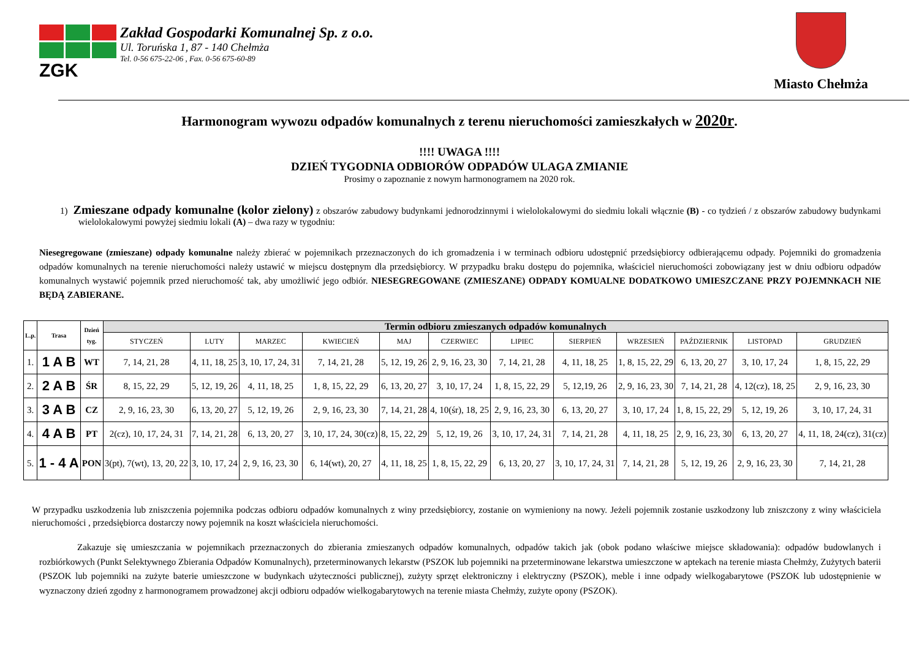ZGK
Zakład Gospodarki Komunalnej Sp. z o.o.
Ul. Toruńska 1, 87 - 140 Chełmża
Tel. 0-56 675-22-06 , Fax. 0-56 675-60-89
Miasto Chełmża
Harmonogram wywozu odpadów komunalnych z terenu nieruchomości zamieszkałych w 2020r.
!!!! UWAGA !!!!
DZIEŃ TYGODNIA ODBIORÓW ODPADÓW ULAGA ZMIANIE
Prosimy o zapoznanie z nowym harmonogramem na 2020 rok.
1) Zmieszane odpady komunalne (kolor zielony) z obszarów zabudowy budynkami jednorodzinnymi i wielolokalowymi do siedmiu lokali włącznie (B) - co tydzień / z obszarów zabudowy budynkami wielolokalowymi powyżej siedmiu lokali (A) – dwa razy w tygodniu:
Niesegregowane (zmieszane) odpady komunalne należy zbierać w pojemnikach przeznaczonych do ich gromadzenia i w terminach odbioru udostępnić przedsiębiorcy odbierającemu odpady. Pojemniki do gromadzenia odpadów komunalnych na terenie nieruchomości należy ustawić w miejscu dostępnym dla przedsiębiorcy. W przypadku braku dostępu do pojemnika, właściciel nieruchomości zobowiązany jest w dniu odbioru odpadów komunalnych wystawić pojemnik przed nieruchomość tak, aby umożliwić jego odbiór. NIESEGREGOWANE (ZMIESZANE) ODPADY KOMUALNE DODATKOWO UMIESZCZANE PRZY POJEMNKACH NIE BĘDĄ ZABIERANE.
| L.p. | Trasa | Dzień tyg. | Termin odbioru zmieszanych odpadów komunalnych | | | | | | | | | | | |
| --- | --- | --- | --- | --- | --- | --- | --- | --- | --- | --- | --- | --- | --- | --- |
| | | | STYCZEŃ | LUTY | MARZEC | KWIECIEŃ | MAJ | CZERWIEC | LIPIEC | SIERPIEŃ | WRZESIEŃ | PAŹDZIERNIK | LISTOPAD | GRUDZIEŃ |
| 1. | 1 A B | WT | 7, 14, 21, 28 | 4, 11, 18, 25 | 3, 10, 17, 24, 31 | 7, 14, 21, 28 | 5, 12, 19, 26 | 2, 9, 16, 23, 30 | 7, 14, 21, 28 | 4, 11, 18, 25 | 1, 8, 15, 22, 29 | 6, 13, 20, 27 | 3, 10, 17, 24 | 1, 8, 15, 22, 29 |
| 2. | 2 A B | ŚR | 8, 15, 22, 29 | 5, 12, 19, 26 | 4, 11, 18, 25 | 1, 8, 15, 22, 29 | 6, 13, 20, 27 | 3, 10, 17, 24 | 1, 8, 15, 22, 29 | 5, 12,19, 26 | 2, 9, 16, 23, 30 | 7, 14, 21, 28 | 4, 12(cz), 18, 25 | 2, 9, 16, 23, 30 |
| 3. | 3 A B | CZ | 2, 9, 16, 23, 30 | 6, 13, 20, 27 | 5, 12, 19, 26 | 2, 9, 16, 23, 30 | 7, 14, 21, 28 | 4, 10(śr), 18, 25 | 2, 9, 16, 23, 30 | 6, 13, 20, 27 | 3, 10, 17, 24 | 1, 8, 15, 22, 29 | 5, 12, 19, 26 | 3, 10, 17, 24, 31 |
| 4. | 4 A B | PT | 2(cz), 10, 17, 24, 31 | 7, 14, 21, 28 | 6, 13, 20, 27 | 3, 10, 17, 24, 30(cz) | 8, 15, 22, 29 | 5, 12, 19, 26 | 3, 10, 17, 24, 31 | 7, 14, 21, 28 | 4, 11, 18, 25 | 2, 9, 16, 23, 30 | 6, 13, 20, 27 | 4, 11, 18, 24(cz), 31(cz) |
| 5. | 1 - 4 A | PON | 3(pt), 7(wt), 13, 20, 22 | 3, 10, 17, 24 | 2, 9, 16, 23, 30 | 6, 14(wt), 20, 27 | 4, 11, 18, 25 | 1, 8, 15, 22, 29 | 6, 13, 20, 27 | 3, 10, 17, 24, 31 | 7, 14, 21, 28 | 5, 12, 19, 26 | 2, 9, 16, 23, 30 | 7, 14, 21, 28 |
W przypadku uszkodzenia lub zniszczenia pojemnika podczas odbioru odpadów komunalnych z winy przedsiębiorcy, zostanie on wymieniony na nowy. Jeżeli pojemnik zostanie uszkodzony lub zniszczony z winy właściciela nieruchomości , przedsiębiorca dostarczy nowy pojemnik na koszt właściciela nieruchomości.
Zakazuje się umieszczania w pojemnikach przeznaczonych do zbierania zmieszanych odpadów komunalnych, odpadów takich jak (obok podano właściwe miejsce składowania): odpadów budowlanych i rozbiórkowych (Punkt Selektywnego Zbierania Odpadów Komunalnych), przeterminowanych lekarstw (PSZOK lub pojemniki na przeterminowane lekarstwa umieszczone w aptekach na terenie miasta Chełmży, Zużytych baterii (PSZOK lub pojemniki na zużyte baterie umieszczone w budynkach użyteczności publicznej), zużyty sprzęt elektroniczny i elektryczny (PSZOK), meble i inne odpady wielkogabarytowe (PSZOK lub udostępnienie w wyznaczony dzień zgodny z harmonogramem prowadzonej akcji odbioru odpadów wielkogabarytowych na terenie miasta Chełmży, zużyte opony (PSZOK).